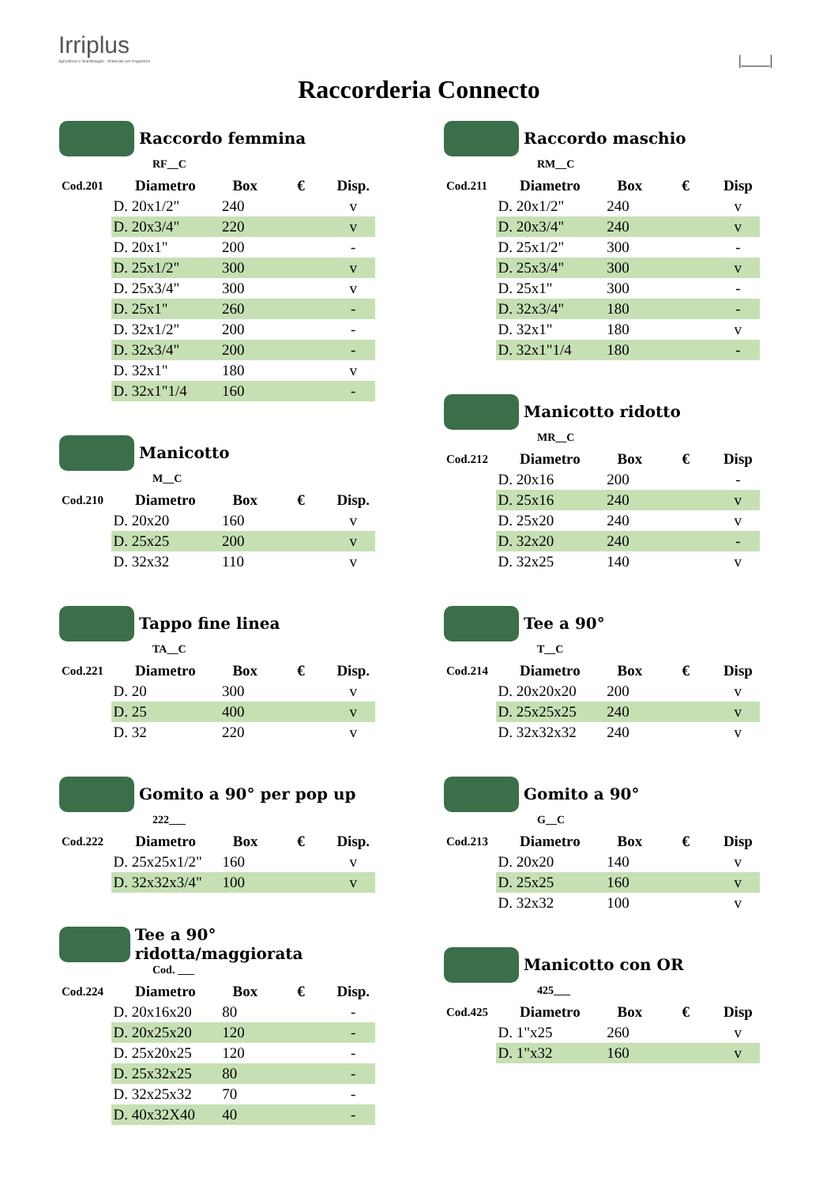Irriplus
Agricoltura e Giardinaggio · Materiale per Irrigazione
|____|
Raccorderia Connecto
Raccordo femmina
RF__C
| Cod.201 | Diametro | Box | € | Disp. |
| --- | --- | --- | --- | --- |
| | D. 20x1/2" | 240 | | v |
| | D. 20x3/4" | 220 | | v |
| | D. 20x1" | 200 | | - |
| | D. 25x1/2" | 300 | | v |
| | D. 25x3/4" | 300 | | v |
| | D. 25x1" | 260 | | - |
| | D. 32x1/2" | 200 | | - |
| | D. 32x3/4" | 200 | | - |
| | D. 32x1" | 180 | | v |
| | D. 32x1"1/4 | 160 | | - |
Manicotto
M__C
| Cod.210 | Diametro | Box | € | Disp. |
| --- | --- | --- | --- | --- |
| | D. 20x20 | 160 | | v |
| | D. 25x25 | 200 | | v |
| | D. 32x32 | 110 | | v |
Tappo fine linea
TA__C
| Cod.221 | Diametro | Box | € | Disp. |
| --- | --- | --- | --- | --- |
| | D. 20 | 300 | | v |
| | D. 25 | 400 | | v |
| | D. 32 | 220 | | v |
Gomito a 90° per pop up
222___
| Cod.222 | Diametro | Box | € | Disp. |
| --- | --- | --- | --- | --- |
| | D. 25x25x1/2" | 160 | | v |
| | D. 32x32x3/4" | 100 | | v |
Tee a 90° ridotta/maggiorata
Cod. ___
| Cod.224 | Diametro | Box | € | Disp. |
| --- | --- | --- | --- | --- |
| | D. 20x16x20 | 80 | | - |
| | D. 20x25x20 | 120 | | - |
| | D. 25x20x25 | 120 | | - |
| | D. 25x32x25 | 80 | | - |
| | D. 32x25x32 | 70 | | - |
| | D. 40x32X40 | 40 | | - |
Raccordo maschio
RM__C
| Cod.211 | Diametro | Box | € | Disp |
| --- | --- | --- | --- | --- |
| | D. 20x1/2" | 240 | | v |
| | D. 20x3/4" | 240 | | v |
| | D. 25x1/2" | 300 | | - |
| | D. 25x3/4" | 300 | | v |
| | D. 25x1" | 300 | | - |
| | D. 32x3/4" | 180 | | - |
| | D. 32x1" | 180 | | v |
| | D. 32x1"1/4 | 180 | | - |
Manicotto ridotto
MR__C
| Cod.212 | Diametro | Box | € | Disp |
| --- | --- | --- | --- | --- |
| | D. 20x16 | 200 | | - |
| | D. 25x16 | 240 | | v |
| | D. 25x20 | 240 | | v |
| | D. 32x20 | 240 | | - |
| | D. 32x25 | 140 | | v |
Tee a 90°
T__C
| Cod.214 | Diametro | Box | € | Disp |
| --- | --- | --- | --- | --- |
| | D. 20x20x20 | 200 | | v |
| | D. 25x25x25 | 240 | | v |
| | D. 32x32x32 | 240 | | v |
Gomito a 90°
G__C
| Cod.213 | Diametro | Box | € | Disp |
| --- | --- | --- | --- | --- |
| | D. 20x20 | 140 | | v |
| | D. 25x25 | 160 | | v |
| | D. 32x32 | 100 | | v |
Manicotto con OR
425___
| Cod.425 | Diametro | Box | € | Disp |
| --- | --- | --- | --- | --- |
| | D. 1"x25 | 260 | | v |
| | D. 1"x32 | 160 | | v |